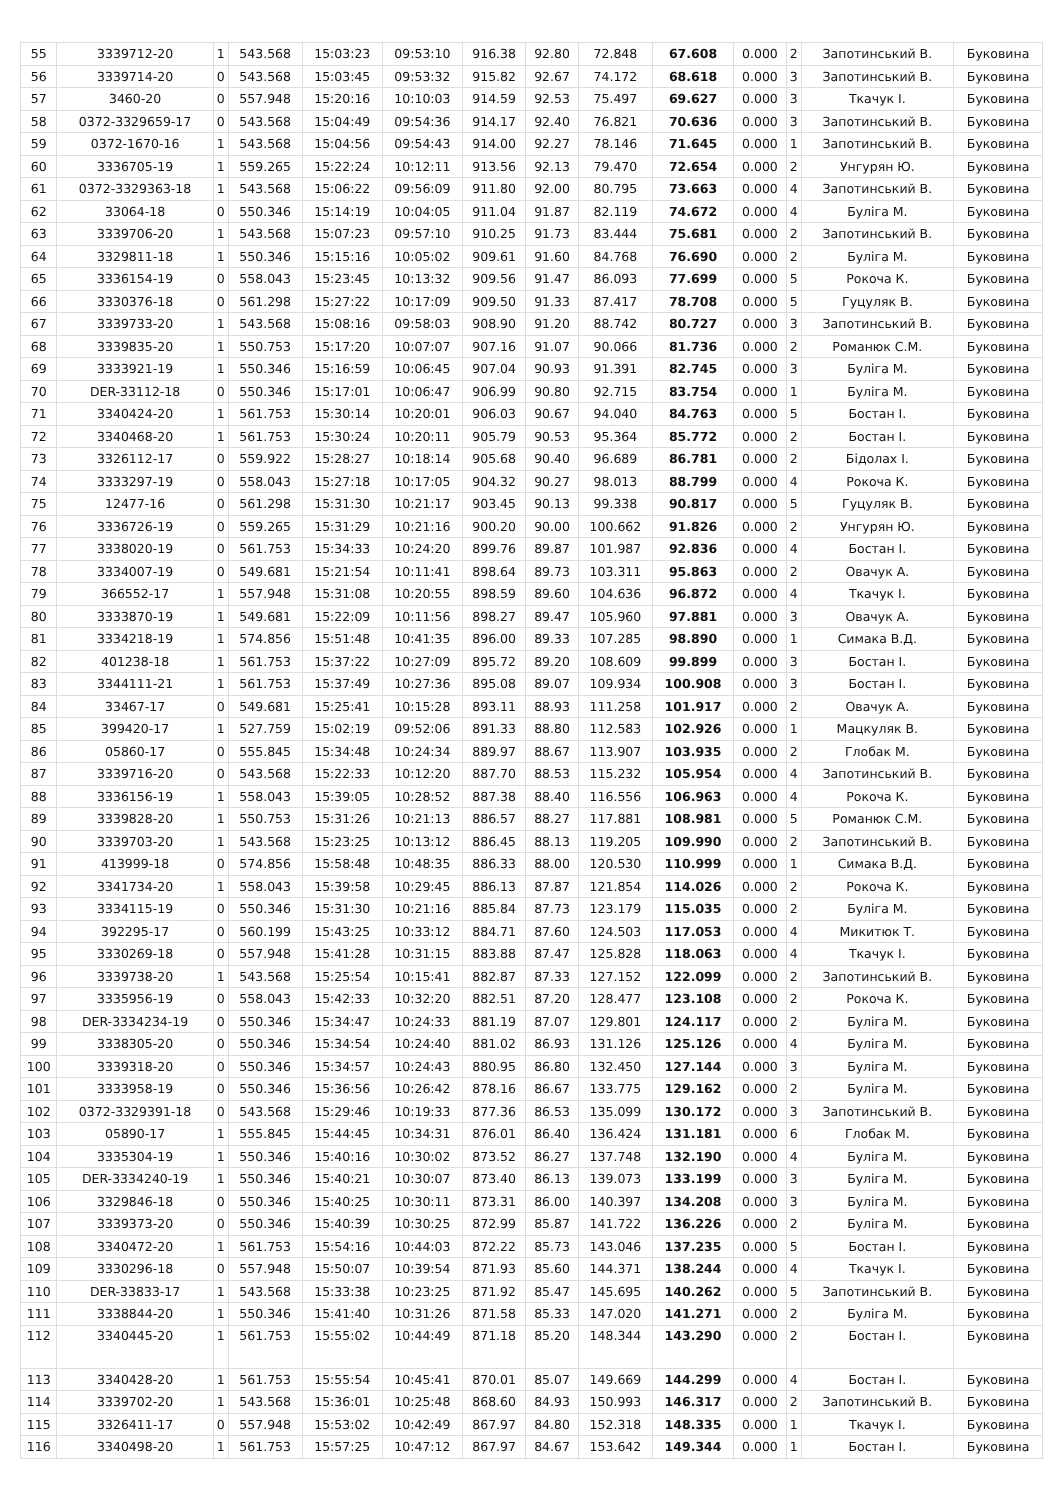| 55 | 3339712-20 | 1 | 543.568 | 15:03:23 | 09:53:10 | 916.38 | 92.80 | 72.848 | 67.608 | 0.000 | 2 | Запотинський В. | Буковина |
| 56 | 3339714-20 | 0 | 543.568 | 15:03:45 | 09:53:32 | 915.82 | 92.67 | 74.172 | 68.618 | 0.000 | 3 | Запотинський В. | Буковина |
| 57 | 3460-20 | 0 | 557.948 | 15:20:16 | 10:10:03 | 914.59 | 92.53 | 75.497 | 69.627 | 0.000 | 3 | Ткачук І. | Буковина |
| 58 | 0372-3329659-17 | 0 | 543.568 | 15:04:49 | 09:54:36 | 914.17 | 92.40 | 76.821 | 70.636 | 0.000 | 3 | Запотинський В. | Буковина |
| 59 | 0372-1670-16 | 1 | 543.568 | 15:04:56 | 09:54:43 | 914.00 | 92.27 | 78.146 | 71.645 | 0.000 | 1 | Запотинський В. | Буковина |
| 60 | 3336705-19 | 1 | 559.265 | 15:22:24 | 10:12:11 | 913.56 | 92.13 | 79.470 | 72.654 | 0.000 | 2 | Унгурян Ю. | Буковина |
| 61 | 0372-3329363-18 | 1 | 543.568 | 15:06:22 | 09:56:09 | 911.80 | 92.00 | 80.795 | 73.663 | 0.000 | 4 | Запотинський В. | Буковина |
| 62 | 33064-18 | 0 | 550.346 | 15:14:19 | 10:04:05 | 911.04 | 91.87 | 82.119 | 74.672 | 0.000 | 4 | Буліга М. | Буковина |
| 63 | 3339706-20 | 1 | 543.568 | 15:07:23 | 09:57:10 | 910.25 | 91.73 | 83.444 | 75.681 | 0.000 | 2 | Запотинський В. | Буковина |
| 64 | 3329811-18 | 1 | 550.346 | 15:15:16 | 10:05:02 | 909.61 | 91.60 | 84.768 | 76.690 | 0.000 | 2 | Буліга М. | Буковина |
| 65 | 3336154-19 | 0 | 558.043 | 15:23:45 | 10:13:32 | 909.56 | 91.47 | 86.093 | 77.699 | 0.000 | 5 | Рокоча К. | Буковина |
| 66 | 3330376-18 | 0 | 561.298 | 15:27:22 | 10:17:09 | 909.50 | 91.33 | 87.417 | 78.708 | 0.000 | 5 | Гуцуляк В. | Буковина |
| 67 | 3339733-20 | 1 | 543.568 | 15:08:16 | 09:58:03 | 908.90 | 91.20 | 88.742 | 80.727 | 0.000 | 3 | Запотинський В. | Буковина |
| 68 | 3339835-20 | 1 | 550.753 | 15:17:20 | 10:07:07 | 907.16 | 91.07 | 90.066 | 81.736 | 0.000 | 2 | Романюк С.М. | Буковина |
| 69 | 3333921-19 | 1 | 550.346 | 15:16:59 | 10:06:45 | 907.04 | 90.93 | 91.391 | 82.745 | 0.000 | 3 | Буліга М. | Буковина |
| 70 | DER-33112-18 | 0 | 550.346 | 15:17:01 | 10:06:47 | 906.99 | 90.80 | 92.715 | 83.754 | 0.000 | 1 | Буліга М. | Буковина |
| 71 | 3340424-20 | 1 | 561.753 | 15:30:14 | 10:20:01 | 906.03 | 90.67 | 94.040 | 84.763 | 0.000 | 5 | Бостан І. | Буковина |
| 72 | 3340468-20 | 1 | 561.753 | 15:30:24 | 10:20:11 | 905.79 | 90.53 | 95.364 | 85.772 | 0.000 | 2 | Бостан І. | Буковина |
| 73 | 3326112-17 | 0 | 559.922 | 15:28:27 | 10:18:14 | 905.68 | 90.40 | 96.689 | 86.781 | 0.000 | 2 | Бідолах І. | Буковина |
| 74 | 3333297-19 | 0 | 558.043 | 15:27:18 | 10:17:05 | 904.32 | 90.27 | 98.013 | 88.799 | 0.000 | 4 | Рокоча К. | Буковина |
| 75 | 12477-16 | 0 | 561.298 | 15:31:30 | 10:21:17 | 903.45 | 90.13 | 99.338 | 90.817 | 0.000 | 5 | Гуцуляк В. | Буковина |
| 76 | 3336726-19 | 0 | 559.265 | 15:31:29 | 10:21:16 | 900.20 | 90.00 | 100.662 | 91.826 | 0.000 | 2 | Унгурян Ю. | Буковина |
| 77 | 3338020-19 | 0 | 561.753 | 15:34:33 | 10:24:20 | 899.76 | 89.87 | 101.987 | 92.836 | 0.000 | 4 | Бостан І. | Буковина |
| 78 | 3334007-19 | 0 | 549.681 | 15:21:54 | 10:11:41 | 898.64 | 89.73 | 103.311 | 95.863 | 0.000 | 2 | Овачук А. | Буковина |
| 79 | 366552-17 | 1 | 557.948 | 15:31:08 | 10:20:55 | 898.59 | 89.60 | 104.636 | 96.872 | 0.000 | 4 | Ткачук І. | Буковина |
| 80 | 3333870-19 | 1 | 549.681 | 15:22:09 | 10:11:56 | 898.27 | 89.47 | 105.960 | 97.881 | 0.000 | 3 | Овачук А. | Буковина |
| 81 | 3334218-19 | 1 | 574.856 | 15:51:48 | 10:41:35 | 896.00 | 89.33 | 107.285 | 98.890 | 0.000 | 1 | Симака В.Д. | Буковина |
| 82 | 401238-18 | 1 | 561.753 | 15:37:22 | 10:27:09 | 895.72 | 89.20 | 108.609 | 99.899 | 0.000 | 3 | Бостан І. | Буковина |
| 83 | 3344111-21 | 1 | 561.753 | 15:37:49 | 10:27:36 | 895.08 | 89.07 | 109.934 | 100.908 | 0.000 | 3 | Бостан І. | Буковина |
| 84 | 33467-17 | 0 | 549.681 | 15:25:41 | 10:15:28 | 893.11 | 88.93 | 111.258 | 101.917 | 0.000 | 2 | Овачук А. | Буковина |
| 85 | 399420-17 | 1 | 527.759 | 15:02:19 | 09:52:06 | 891.33 | 88.80 | 112.583 | 102.926 | 0.000 | 1 | Мацкуляк В. | Буковина |
| 86 | 05860-17 | 0 | 555.845 | 15:34:48 | 10:24:34 | 889.97 | 88.67 | 113.907 | 103.935 | 0.000 | 2 | Глобак М. | Буковина |
| 87 | 3339716-20 | 0 | 543.568 | 15:22:33 | 10:12:20 | 887.70 | 88.53 | 115.232 | 105.954 | 0.000 | 4 | Запотинський В. | Буковина |
| 88 | 3336156-19 | 1 | 558.043 | 15:39:05 | 10:28:52 | 887.38 | 88.40 | 116.556 | 106.963 | 0.000 | 4 | Рокоча К. | Буковина |
| 89 | 3339828-20 | 1 | 550.753 | 15:31:26 | 10:21:13 | 886.57 | 88.27 | 117.881 | 108.981 | 0.000 | 5 | Романюк С.М. | Буковина |
| 90 | 3339703-20 | 1 | 543.568 | 15:23:25 | 10:13:12 | 886.45 | 88.13 | 119.205 | 109.990 | 0.000 | 2 | Запотинський В. | Буковина |
| 91 | 413999-18 | 0 | 574.856 | 15:58:48 | 10:48:35 | 886.33 | 88.00 | 120.530 | 110.999 | 0.000 | 1 | Симака В.Д. | Буковина |
| 92 | 3341734-20 | 1 | 558.043 | 15:39:58 | 10:29:45 | 886.13 | 87.87 | 121.854 | 114.026 | 0.000 | 2 | Рокоча К. | Буковина |
| 93 | 3334115-19 | 0 | 550.346 | 15:31:30 | 10:21:16 | 885.84 | 87.73 | 123.179 | 115.035 | 0.000 | 2 | Буліга М. | Буковина |
| 94 | 392295-17 | 0 | 560.199 | 15:43:25 | 10:33:12 | 884.71 | 87.60 | 124.503 | 117.053 | 0.000 | 4 | Микитюк Т. | Буковина |
| 95 | 3330269-18 | 0 | 557.948 | 15:41:28 | 10:31:15 | 883.88 | 87.47 | 125.828 | 118.063 | 0.000 | 4 | Ткачук І. | Буковина |
| 96 | 3339738-20 | 1 | 543.568 | 15:25:54 | 10:15:41 | 882.87 | 87.33 | 127.152 | 122.099 | 0.000 | 2 | Запотинський В. | Буковина |
| 97 | 3335956-19 | 0 | 558.043 | 15:42:33 | 10:32:20 | 882.51 | 87.20 | 128.477 | 123.108 | 0.000 | 2 | Рокоча К. | Буковина |
| 98 | DER-3334234-19 | 0 | 550.346 | 15:34:47 | 10:24:33 | 881.19 | 87.07 | 129.801 | 124.117 | 0.000 | 2 | Буліга М. | Буковина |
| 99 | 3338305-20 | 0 | 550.346 | 15:34:54 | 10:24:40 | 881.02 | 86.93 | 131.126 | 125.126 | 0.000 | 4 | Буліга М. | Буковина |
| 100 | 3339318-20 | 0 | 550.346 | 15:34:57 | 10:24:43 | 880.95 | 86.80 | 132.450 | 127.144 | 0.000 | 3 | Буліга М. | Буковина |
| 101 | 3333958-19 | 0 | 550.346 | 15:36:56 | 10:26:42 | 878.16 | 86.67 | 133.775 | 129.162 | 0.000 | 2 | Буліга М. | Буковина |
| 102 | 0372-3329391-18 | 0 | 543.568 | 15:29:46 | 10:19:33 | 877.36 | 86.53 | 135.099 | 130.172 | 0.000 | 3 | Запотинський В. | Буковина |
| 103 | 05890-17 | 1 | 555.845 | 15:44:45 | 10:34:31 | 876.01 | 86.40 | 136.424 | 131.181 | 0.000 | 6 | Глобак М. | Буковина |
| 104 | 3335304-19 | 1 | 550.346 | 15:40:16 | 10:30:02 | 873.52 | 86.27 | 137.748 | 132.190 | 0.000 | 4 | Буліга М. | Буковина |
| 105 | DER-3334240-19 | 1 | 550.346 | 15:40:21 | 10:30:07 | 873.40 | 86.13 | 139.073 | 133.199 | 0.000 | 3 | Буліга М. | Буковина |
| 106 | 3329846-18 | 0 | 550.346 | 15:40:25 | 10:30:11 | 873.31 | 86.00 | 140.397 | 134.208 | 0.000 | 3 | Буліга М. | Буковина |
| 107 | 3339373-20 | 0 | 550.346 | 15:40:39 | 10:30:25 | 872.99 | 85.87 | 141.722 | 136.226 | 0.000 | 2 | Буліга М. | Буковина |
| 108 | 3340472-20 | 1 | 561.753 | 15:54:16 | 10:44:03 | 872.22 | 85.73 | 143.046 | 137.235 | 0.000 | 5 | Бостан І. | Буковина |
| 109 | 3330296-18 | 0 | 557.948 | 15:50:07 | 10:39:54 | 871.93 | 85.60 | 144.371 | 138.244 | 0.000 | 4 | Ткачук І. | Буковина |
| 110 | DER-33833-17 | 1 | 543.568 | 15:33:38 | 10:23:25 | 871.92 | 85.47 | 145.695 | 140.262 | 0.000 | 5 | Запотинський В. | Буковина |
| 111 | 3338844-20 | 1 | 550.346 | 15:41:40 | 10:31:26 | 871.58 | 85.33 | 147.020 | 141.271 | 0.000 | 2 | Буліга М. | Буковина |
| 112 | 3340445-20 | 1 | 561.753 | 15:55:02 | 10:44:49 | 871.18 | 85.20 | 148.344 | 143.290 | 0.000 | 2 | Бостан І. | Буковина |
| 113 | 3340428-20 | 1 | 561.753 | 15:55:54 | 10:45:41 | 870.01 | 85.07 | 149.669 | 144.299 | 0.000 | 4 | Бостан І. | Буковина |
| 114 | 3339702-20 | 1 | 543.568 | 15:36:01 | 10:25:48 | 868.60 | 84.93 | 150.993 | 146.317 | 0.000 | 2 | Запотинський В. | Буковина |
| 115 | 3326411-17 | 0 | 557.948 | 15:53:02 | 10:42:49 | 867.97 | 84.80 | 152.318 | 148.335 | 0.000 | 1 | Ткачук І. | Буковина |
| 116 | 3340498-20 | 1 | 561.753 | 15:57:25 | 10:47:12 | 867.97 | 84.67 | 153.642 | 149.344 | 0.000 | 1 | Бостан І. | Буковина |